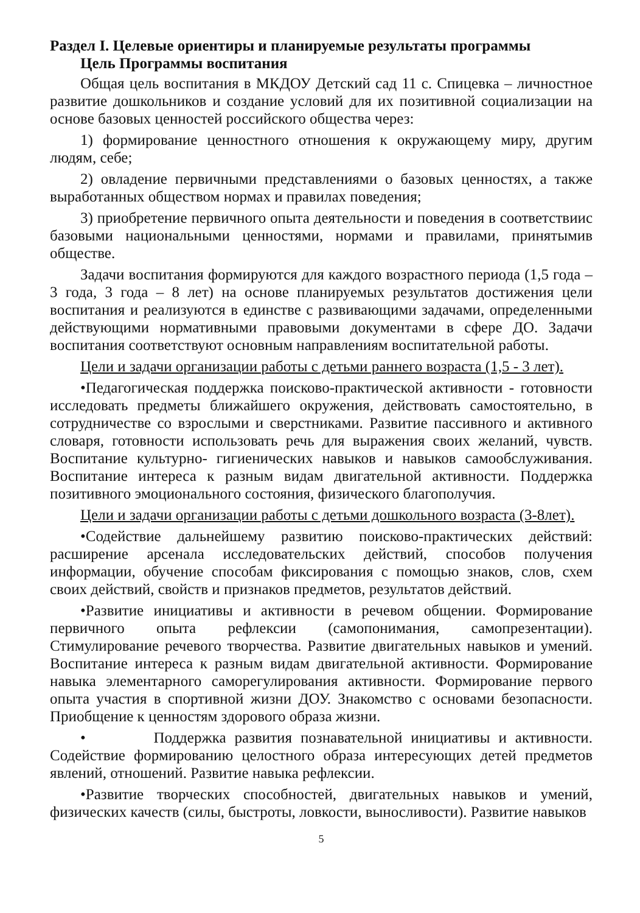Раздел I. Целевые ориентиры и планируемые результаты программы
Цель Программы воспитания
Общая цель воспитания в МКДОУ Детский сад 11 с. Спицевка – личностное развитие дошкольников и создание условий для их позитивной социализации на основе базовых ценностей российского общества через:
1) формирование ценностного отношения к окружающему миру, другим людям, себе;
2) овладение первичными представлениями о базовых ценностях, а также выработанных обществом нормах и правилах поведения;
3) приобретение первичного опыта деятельности и поведения в соответствиис базовыми национальными ценностями, нормами и правилами, принятымив обществе.
Задачи воспитания формируются для каждого возрастного периода (1,5 года – 3 года, 3 года – 8 лет) на основе планируемых результатов достижения цели воспитания и реализуются в единстве с развивающими задачами, определенными действующими нормативными правовыми документами в сфере ДО. Задачи воспитания соответствуют основным направлениям воспитательной работы.
Цели и задачи организации работы с детьми раннего возраста (1,5 - 3 лет).
•Педагогическая поддержка поисково-практической активности - готовности исследовать предметы ближайшего окружения, действовать самостоятельно, в сотрудничестве со взрослыми и сверстниками. Развитие пассивного и активного словаря, готовности использовать речь для выражения своих желаний, чувств. Воспитание культурно- гигиенических навыков и навыков самообслуживания. Воспитание интереса к разным видам двигательной активности. Поддержка позитивного эмоционального состояния, физического благополучия.
Цели и задачи организации работы с детьми дошкольного возраста (3-8лет).
•Содействие дальнейшему развитию поисково-практических действий: расширение арсенала исследовательских действий, способов получения информации, обучение способам фиксирования с помощью знаков, слов, схем своих действий, свойств и признаков предметов, результатов действий.
•Развитие инициативы и активности в речевом общении. Формирование первичного опыта рефлексии (самопонимания, самопрезентации). Стимулирование речевого творчества. Развитие двигательных навыков и умений. Воспитание интереса к разным видам двигательной активности. Формирование навыка элементарного саморегулирования активности. Формирование первого опыта участия в спортивной жизни ДОУ. Знакомство с основами безопасности. Приобщение к ценностям здорового образа жизни.
• Поддержка развития познавательной инициативы и активности. Содействие формированию целостного образа интересующих детей предметов явлений, отношений. Развитие навыка рефлексии.
•Развитие творческих способностей, двигательных навыков и умений, физических качеств (силы, быстроты, ловкости, выносливости). Развитие навыков
5